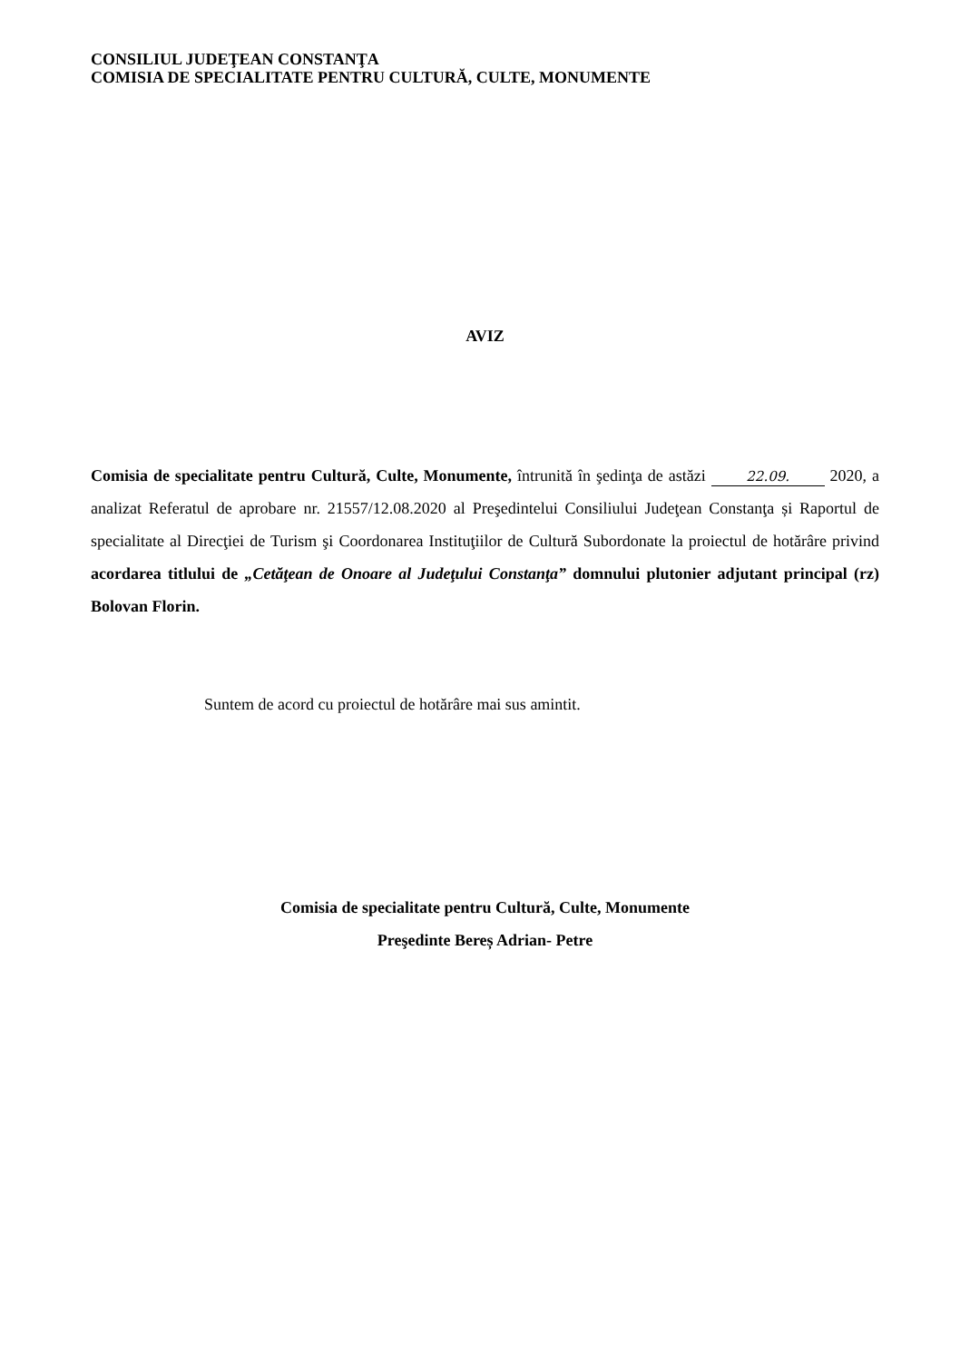CONSILIUL JUDEŢEAN CONSTANŢA
COMISIA DE SPECIALITATE PENTRU CULTURĂ, CULTE, MONUMENTE
AVIZ
Comisia de specialitate pentru Cultură, Culte, Monumente, întrunită în şedinţa de astăzi 22.09. 2020, a analizat Referatul de aprobare nr. 21557/12.08.2020 al Preşedintelui Consiliului Judeţean Constanţa și Raportul de specialitate al Direcţiei de Turism şi Coordonarea Instituţiilor de Cultură Subordonate la proiectul de hotărâre privind acordarea titlului de „Cetăţean de Onoare al Judeţului Constanţa” domnului plutonier adjutant principal (rz) Bolovan Florin.
Suntem de acord cu proiectul de hotărâre mai sus amintit.
Comisia de specialitate pentru Cultură, Culte, Monumente
Preşedinte Bereș Adrian- Petre